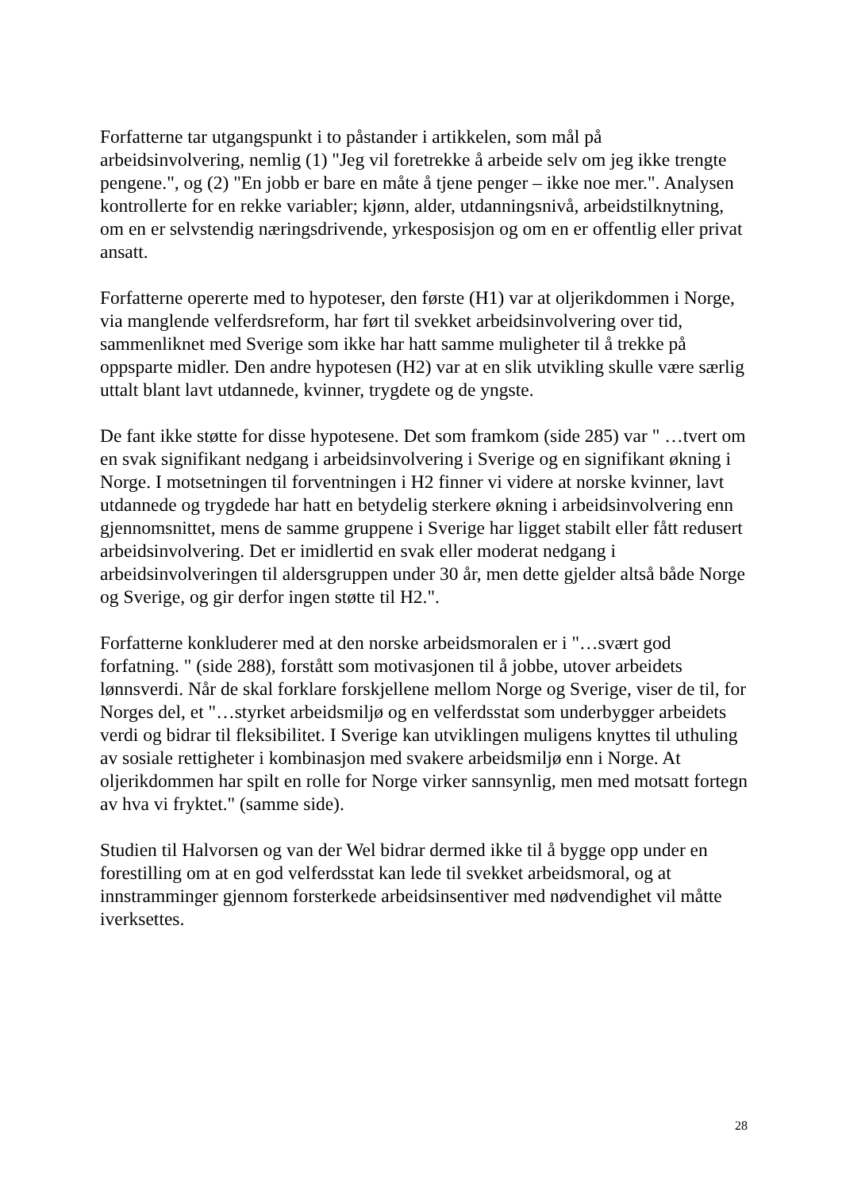Forfatterne tar utgangspunkt i to påstander i artikkelen, som mål på arbeidsinvolvering, nemlig (1) "Jeg vil foretrekke å arbeide selv om jeg ikke trengte pengene.", og (2) "En jobb er bare en måte å tjene penger – ikke noe mer.". Analysen kontrollerte for en rekke variabler; kjønn, alder, utdanningsnivå, arbeidstilknytning, om en er selvstendig næringsdrivende, yrkesposisjon og om en er offentlig eller privat ansatt.
Forfatterne opererte med to hypoteser, den første (H1) var at oljerikdommen i Norge, via manglende velferdsreform, har ført til svekket arbeidsinvolvering over tid, sammenliknet med Sverige som ikke har hatt samme muligheter til å trekke på oppsparte midler. Den andre hypotesen (H2) var at en slik utvikling skulle være særlig uttalt blant lavt utdannede, kvinner, trygdete og de yngste.
De fant ikke støtte for disse hypotesene. Det som framkom (side 285) var " …tvert om en svak signifikant nedgang i arbeidsinvolvering i Sverige og en signifikant økning i Norge. I motsetningen til forventningen i H2 finner vi videre at norske kvinner, lavt utdannede og trygdede har hatt en betydelig sterkere økning i arbeidsinvolvering enn gjennomsnittet, mens de samme gruppene i Sverige har ligget stabilt eller fått redusert arbeidsinvolvering. Det er imidlertid en svak eller moderat nedgang i arbeidsinvolveringen til aldersgruppen under 30 år, men dette gjelder altså både Norge og Sverige, og gir derfor ingen støtte til H2.".
Forfatterne konkluderer med at den norske arbeidsmoralen er i "…svært god forfatning. " (side 288), forstått som motivasjonen til å jobbe, utover arbeidets lønnsverdi. Når de skal forklare forskjellene mellom Norge og Sverige, viser de til, for Norges del, et "…styrket arbeidsmiljø og en velferdsstat som underbygger arbeidets verdi og bidrar til fleksibilitet. I Sverige kan utviklingen muligens knyttes til uthuling av sosiale rettigheter i kombinasjon med svakere arbeidsmiljø enn i Norge. At oljerikdommen har spilt en rolle for Norge virker sannsynlig, men med motsatt fortegn av hva vi fryktet." (samme side).
Studien til Halvorsen og van der Wel bidrar dermed ikke til å bygge opp under en forestilling om at en god velferdsstat kan lede til svekket arbeidsmoral, og at innstramminger gjennom forsterkede arbeidsinsentiver med nødvendighet vil måtte iverksettes.
28